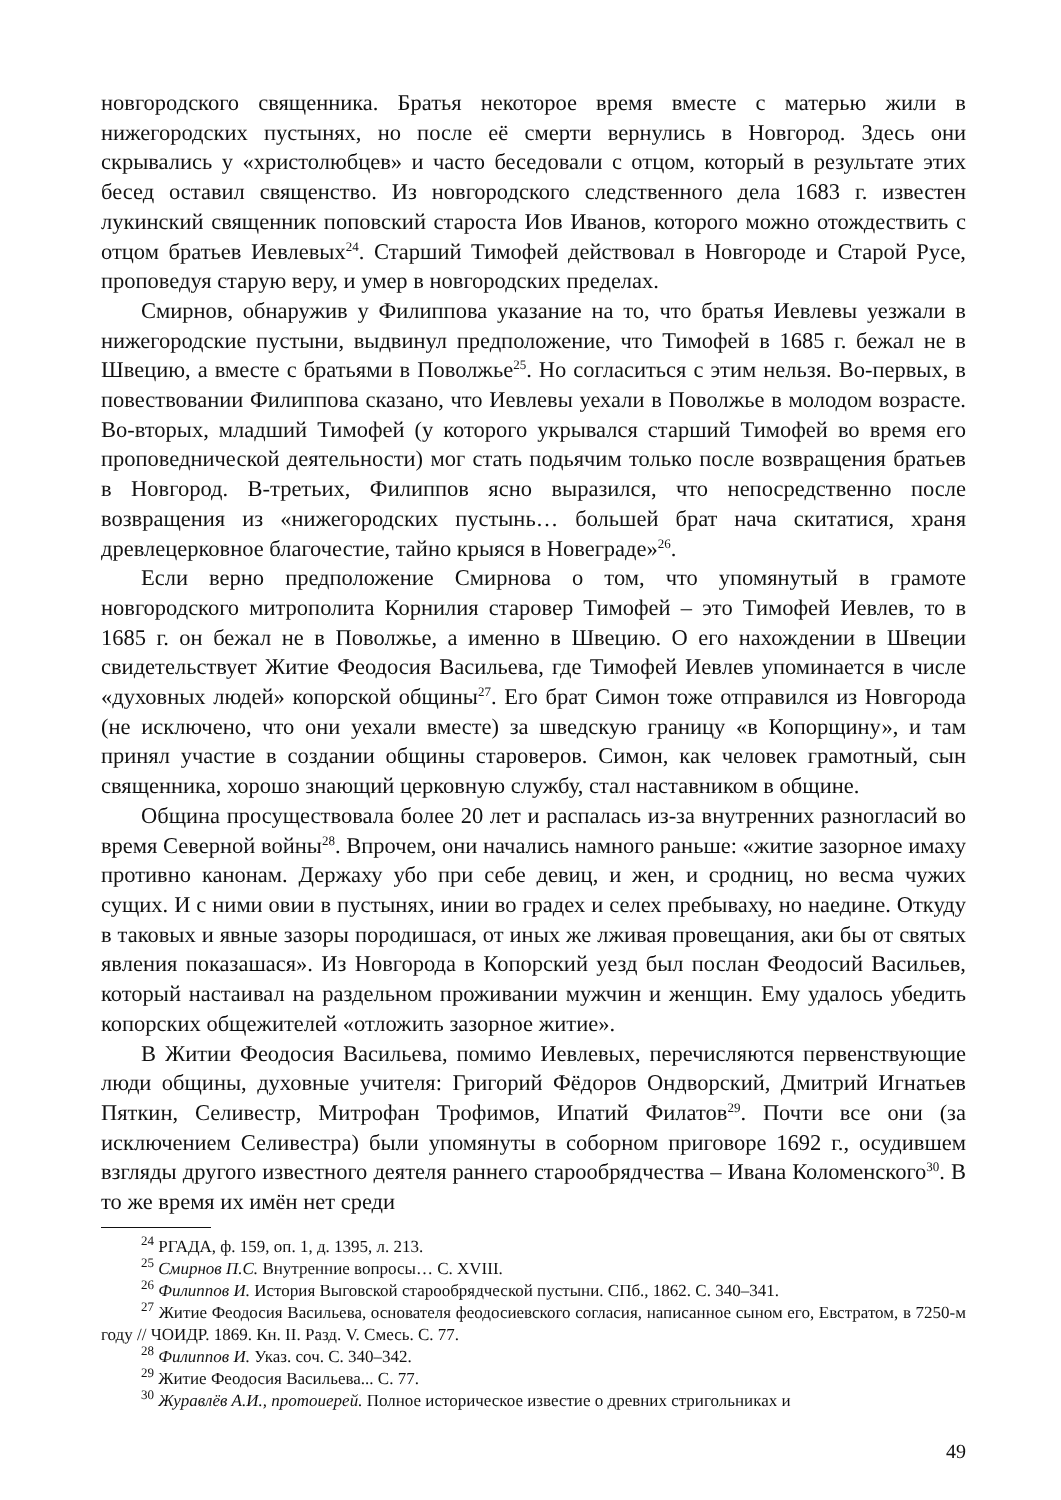новгородского священника. Братья некоторое время вместе с матерью жили в нижегородских пустынях, но после её смерти вернулись в Новгород. Здесь они скрывались у «христолюбцев» и часто беседовали с отцом, который в результате этих бесед оставил священство. Из новгородского следственного дела 1683 г. известен лукинский священник поповский староста Иов Иванов, которого можно отождествить с отцом братьев Иевлевых<sup>24</sup>. Старший Тимофей действовал в Новгороде и Старой Русе, проповедуя старую веру, и умер в новгородских пределах.
Смирнов, обнаружив у Филиппова указание на то, что братья Иевлевы уезжали в нижегородские пустыни, выдвинул предположение, что Тимофей в 1685 г. бежал не в Швецию, а вместе с братьями в Поволжье<sup>25</sup>. Но согласиться с этим нельзя. Во-первых, в повествовании Филиппова сказано, что Иевлевы уехали в Поволжье в молодом возрасте. Во-вторых, младший Тимофей (у которого укрывался старший Тимофей во время его проповеднической деятельности) мог стать подьячим только после возвращения братьев в Новгород. В-третьих, Филиппов ясно выразился, что непосредственно после возвращения из «нижегородских пустынь… большей брат нача скитатися, храня древлецерковное благочестие, тайно крыяся в Новеграде»<sup>26</sup>.
Если верно предположение Смирнова о том, что упомянутый в грамоте новгородского митрополита Корнилия старовер Тимофей – это Тимофей Иевлев, то в 1685 г. он бежал не в Поволжье, а именно в Швецию. О его нахождении в Швеции свидетельствует Житие Феодосия Васильева, где Тимофей Иевлев упоминается в числе «духовных людей» копорской общины<sup>27</sup>. Его брат Симон тоже отправился из Новгорода (не исключено, что они уехали вместе) за шведскую границу «в Копорщину», и там принял участие в создании общины староверов. Симон, как человек грамотный, сын священника, хорошо знающий церковную службу, стал наставником в общине.
Община просуществовала более 20 лет и распалась из-за внутренних разногласий во время Северной войны<sup>28</sup>. Впрочем, они начались намного раньше: «житие зазорное имаху противно канонам. Держаху убо при себе девиц, и жен, и сродниц, но весма чужих сущих. И с ними овии в пустынях, инии во градех и селех пребываху, но наедине. Откуду в таковых и явные зазоры породишася, от иных же лживая провещания, аки бы от святых явления показашася». Из Новгорода в Копорский уезд был послан Феодосий Васильев, который настаивал на раздельном проживании мужчин и женщин. Ему удалось убедить копорских общежителей «отложить зазорное житие».
В Житии Феодосия Васильева, помимо Иевлевых, перечисляются первенствующие люди общины, духовные учителя: Григорий Фёдоров Ондворский, Дмитрий Игнатьев Пяткин, Селивестр, Митрофан Трофимов, Ипатий Филатов<sup>29</sup>. Почти все они (за исключением Селивестра) были упомянуты в соборном приговоре 1692 г., осудившем взгляды другого известного деятеля раннего старообрядчества – Ивана Коломенского<sup>30</sup>. В то же время их имён нет среди
<sup>24</sup> РГАДА, ф. 159, оп. 1, д. 1395, л. 213.
<sup>25</sup> Смирнов П.С. Внутренние вопросы… С. XVIII.
<sup>26</sup> Филиппов И. История Выговской старообрядческой пустыни. СПб., 1862. С. 340–341.
<sup>27</sup> Житие Феодосия Васильева, основателя феодосиевского согласия, написанное сыном его, Евстратом, в 7250-м году // ЧОИДР. 1869. Кн. II. Разд. V. Смесь. С. 77.
<sup>28</sup> Филиппов И. Указ. соч. С. 340–342.
<sup>29</sup> Житие Феодосия Васильева... С. 77.
<sup>30</sup> Журавлёв А.И., протоиерей. Полное историческое известие о древних стригольниках и
49